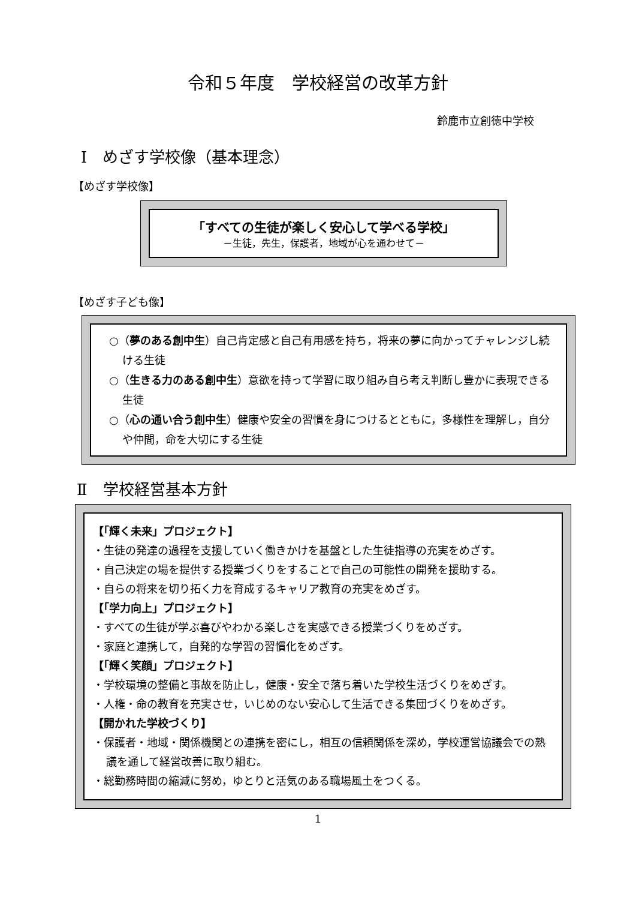令和５年度　学校経営の改革方針
鈴鹿市立創徳中学校
Ⅰ　めざす学校像（基本理念）
【めざす学校像】
「すべての生徒が楽しく安心して学べる学校」
－生徒，先生，保護者，地域が心を通わせて－
【めざす子ども像】
○（夢のある創中生）自己肯定感と自己有用感を持ち，将来の夢に向かってチャレンジし続ける生徒
○（生きる力のある創中生）意欲を持って学習に取り組み自ら考え判断し豊かに表現できる生徒
○（心の通い合う創中生）健康や安全の習慣を身につけるとともに，多様性を理解し，自分や仲間，命を大切にする生徒
Ⅱ　学校経営基本方針
【「輝く未来」プロジェクト】
・生徒の発達の過程を支援していく働きかけを基盤とした生徒指導の充実をめざす。
・自己決定の場を提供する授業づくりをすることで自己の可能性の開発を援助する。
・自らの将来を切り拓く力を育成するキャリア教育の充実をめざす。
【「学力向上」プロジェクト】
・すべての生徒が学ぶ喜びやわかる楽しさを実感できる授業づくりをめざす。
・家庭と連携して，自発的な学習の習慣化をめざす。
【「輝く笑顔」プロジェクト】
・学校環境の整備と事故を防止し，健康・安全で落ち着いた学校生活づくりをめざす。
・人権・命の教育を充実させ，いじめのない安心して生活できる集団づくりをめざす。
【開かれた学校づくり】
・保護者・地域・関係機関との連携を密にし，相互の信頼関係を深め，学校運営協議会での熟議を通して経営改善に取り組む。
・総勤務時間の縮減に努め，ゆとりと活気のある職場風土をつくる。
1